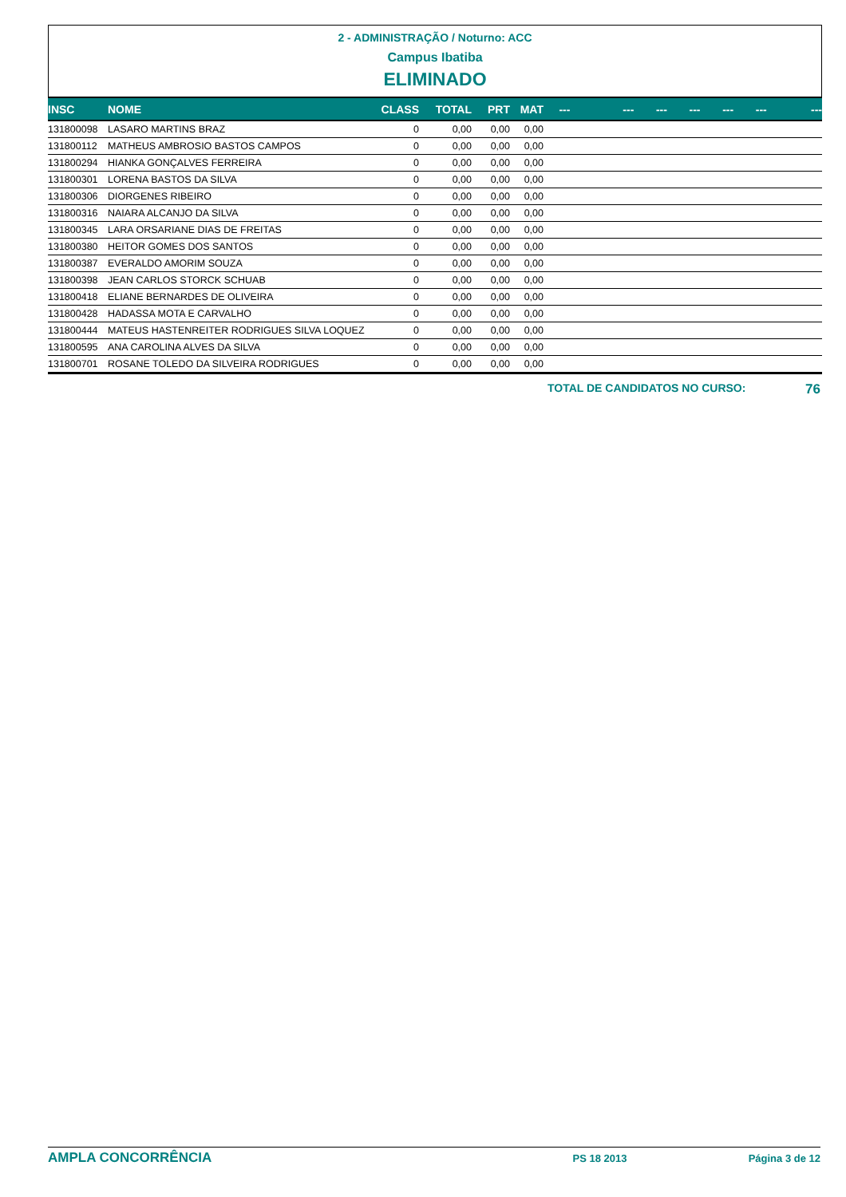2 - ADMINISTRAÇÃO / Noturno: ACC
Campus Ibatiba
ELIMINADO
| INSC | NOME | CLASS | TOTAL | PRT | MAT | --- | --- | --- | --- | --- | --- | --- |
| --- | --- | --- | --- | --- | --- | --- | --- | --- | --- | --- | --- | --- |
| 131800098 | LASARO MARTINS BRAZ | 0 | 0,00 | 0,00 | 0,00 | | | | | | | |
| 131800112 | MATHEUS AMBROSIO BASTOS CAMPOS | 0 | 0,00 | 0,00 | 0,00 | | | | | | | |
| 131800294 | HIANKA GONÇALVES FERREIRA | 0 | 0,00 | 0,00 | 0,00 | | | | | | | |
| 131800301 | LORENA BASTOS DA SILVA | 0 | 0,00 | 0,00 | 0,00 | | | | | | | |
| 131800306 | DIORGENES RIBEIRO | 0 | 0,00 | 0,00 | 0,00 | | | | | | | |
| 131800316 | NAIARA ALCANJO DA SILVA | 0 | 0,00 | 0,00 | 0,00 | | | | | | | |
| 131800345 | LARA ORSARIANE DIAS DE FREITAS | 0 | 0,00 | 0,00 | 0,00 | | | | | | | |
| 131800380 | HEITOR GOMES DOS SANTOS | 0 | 0,00 | 0,00 | 0,00 | | | | | | | |
| 131800387 | EVERALDO AMORIM SOUZA | 0 | 0,00 | 0,00 | 0,00 | | | | | | | |
| 131800398 | JEAN CARLOS STORCK SCHUAB | 0 | 0,00 | 0,00 | 0,00 | | | | | | | |
| 131800418 | ELIANE BERNARDES DE OLIVEIRA | 0 | 0,00 | 0,00 | 0,00 | | | | | | | |
| 131800428 | HADASSA MOTA E CARVALHO | 0 | 0,00 | 0,00 | 0,00 | | | | | | | |
| 131800444 | MATEUS HASTENREITER RODRIGUES SILVA LOQUEZ | 0 | 0,00 | 0,00 | 0,00 | | | | | | | |
| 131800595 | ANA CAROLINA ALVES DA SILVA | 0 | 0,00 | 0,00 | 0,00 | | | | | | | |
| 131800701 | ROSANE TOLEDO DA SILVEIRA RODRIGUES | 0 | 0,00 | 0,00 | 0,00 | | | | | | | |
TOTAL DE CANDIDATOS NO CURSO: 76
AMPLA CONCORRÊNCIA PS 18 2013 Página 3 de 12